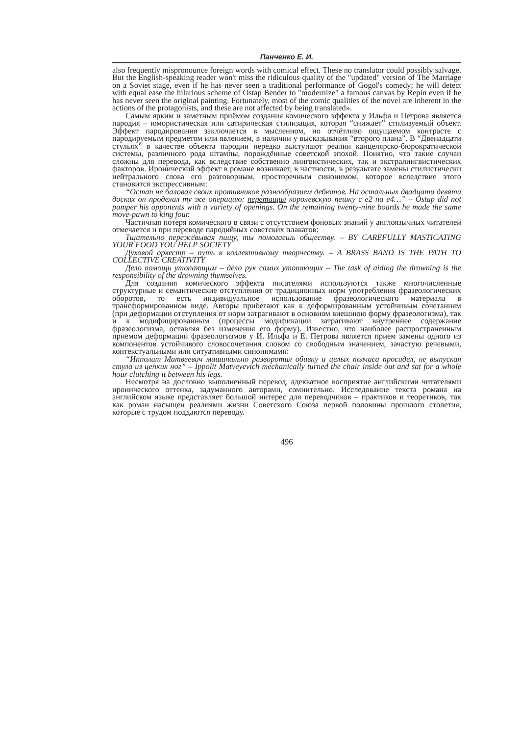Панченко Е. И.
also frequently mispronounce foreign words with comical effect. These no translator could possibly salvage. But the English-speaking reader won't miss the ridiculous quality of the "updated" version of The Marriage on a Soviet stage, even if he has never seen a traditional performance of Gogol's comedy; he will detect with equal ease the hilarious scheme of Ostap Bender to "modernize" a famous canvas by Repin even if he has never seen the original painting. Fortunately, most of the comic qualities of the novel are inherent in the actions of the protagonists, and these are not affected by being translated».
Самым ярким и заметным приёмом создания комического эффекта у Ильфа и Петрова является пародия – юмористическая или сатирическая стилизация, которая “снижает” стилизуемый объект. Эффект пародирования заключается в мысленном, но отчётливо ощущаемом контрасте с пародируемым предметом или явлением, в наличии у высказывания “второго плана”. В “Двенадцати стульях” в качестве объекта пародии нередко выступают реалии канцелярско-бюрократической системы, различного рода штампы, порождённые советской эпохой. Понятно, что такие случаи сложны для перевода, как вследствие собственно лингвистических, так и экстралингвистических факторов. Иронический эффект в романе возникает, в частности, в результате замены стилистически нейтрального слова его разговорным, просторечным синонимом, которое вследствие этого становится экспрессивным:
“Остап не баловал своих противников разнообразием дебютов. На остальных двадцати девяти досках он проделал ту же операцию: перетащил королевскую пешку с е2 на е4…” – Ostap did not pamper his opponents with a variety of openings. On the remaining twenty-nine boards he made the same move-pawn to king four.
Частичная потеря комического в связи с отсутствием фоновых знаний у англоязычных читателей отмечается и при переводе пародийных советских плакатов:
Тщательно пережёвывая пищу, ты помогаешь обществу. – BY CAREFULLY MASTICATING YOUR FOOD YOU HELP SOCIETY
Духовой оркестр – путь к коллективному творчеству. – A BRASS BAND IS THE PATH TO COLLECTIVE CREATIVITY
Дело помощи утопающим – дело рук самих утопающих – The task of aiding the drowning is the responsibility of the drowning themselves.
Для создания комического эффекта писателями используются также многочисленные структурные и семантические отступления от традиционных норм употребления фразеологических оборотов, то есть индивидуальное использование фразеологического материала в трансформированном виде. Авторы прибегают как к деформированным устойчивым сочетаниям (при деформации отступления от норм затрагивают в основном внешнюю форму фразеологизма), так и к модифицированным (процессы модификации затрагивают внутреннее содержание фразеологизма, оставляя без изменения его форму). Известно, что наиболее распространенным приемом деформации фразеологизмов у И. Ильфа и Е. Петрова является прием замены одного из компонентов устойчивого словосочетания словом со свободным значением, зачастую речевыми, контекстуальными или ситуативными синонимами:
“Ипполит Матвеевич машинально разворотил обивку и целых полчаса просидел, не выпуская стула из цепких ног” – Ippolit Matveyevich mechanically turned the chair inside out and sat for a whole hour clutching it between his legs.
Несмотря на дословно выполненный перевод, адекватное восприятие английскими читателями иронического оттенка, задуманного авторами, сомнительно. Исследование текста романа на английском языке представляет большой интерес для переводчиков – практиков и теоретиков, так как роман насыщен реалиями жизни Советского Союза первой половины прошлого столетия, которые с трудом поддаются переводу.
496